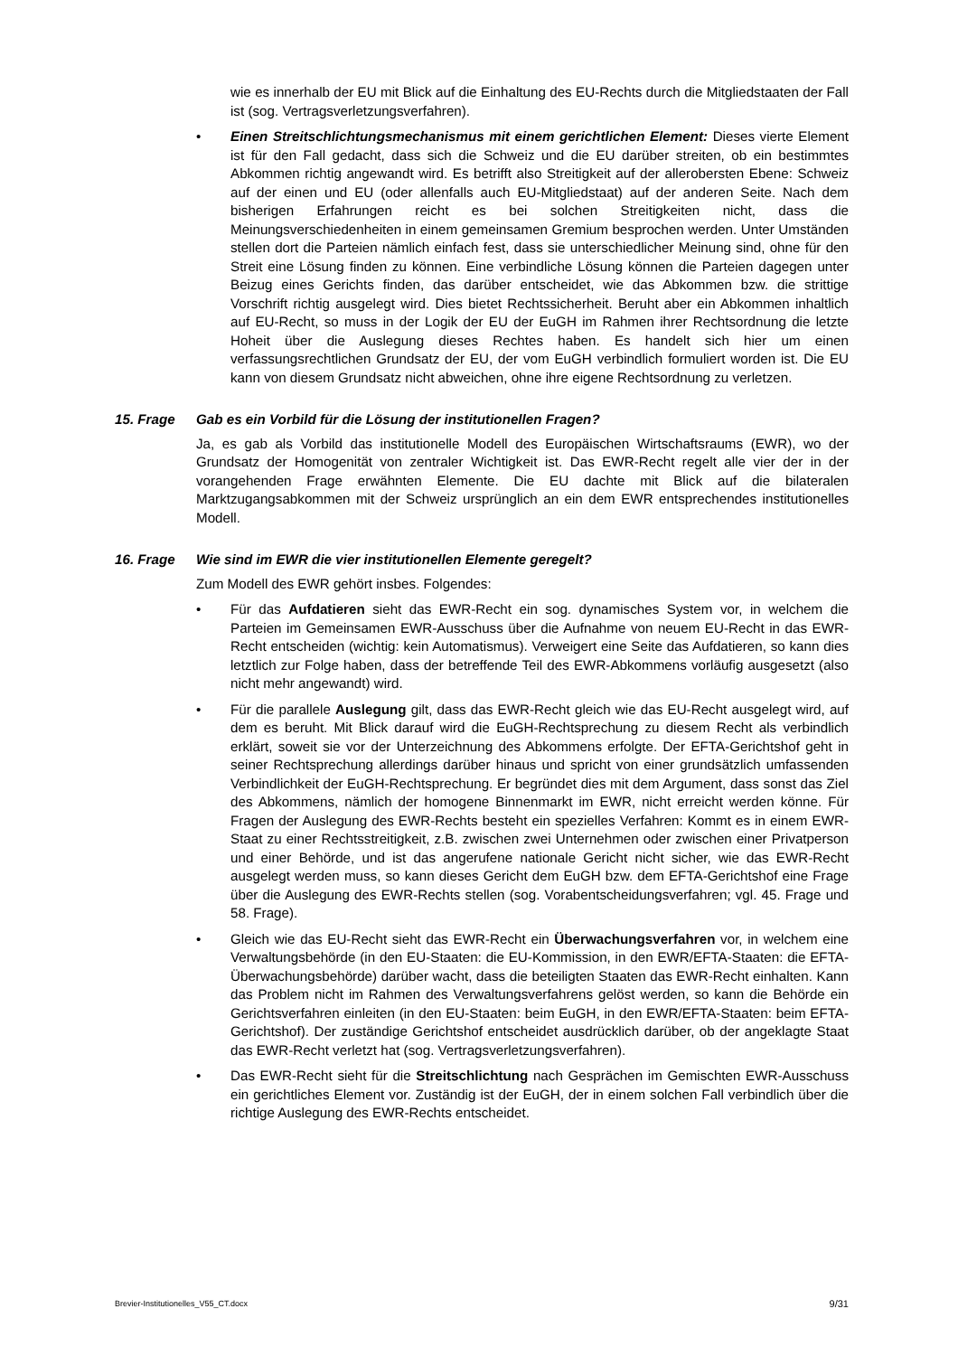wie es innerhalb der EU mit Blick auf die Einhaltung des EU-Rechts durch die Mitgliedstaaten der Fall ist (sog. Vertragsverletzungsverfahren).
• Einen Streitschlichtungsmechanismus mit einem gerichtlichen Element: Dieses vierte Element ist für den Fall gedacht, dass sich die Schweiz und die EU darüber streiten, ob ein bestimmtes Abkommen richtig angewandt wird. Es betrifft also Streitigkeit auf der allerobersten Ebene: Schweiz auf der einen und EU (oder allenfalls auch EU-Mitgliedstaat) auf der anderen Seite. Nach dem bisherigen Erfahrungen reicht es bei solchen Streitigkeiten nicht, dass die Meinungsverschiedenheiten in einem gemeinsamen Gremium besprochen werden. Unter Umständen stellen dort die Parteien nämlich einfach fest, dass sie unterschiedlicher Meinung sind, ohne für den Streit eine Lösung finden zu können. Eine verbindliche Lösung können die Parteien dagegen unter Beizug eines Gerichts finden, das darüber entscheidet, wie das Abkommen bzw. die strittige Vorschrift richtig ausgelegt wird. Dies bietet Rechtssicherheit. Beruht aber ein Abkommen inhaltlich auf EU-Recht, so muss in der Logik der EU der EuGH im Rahmen ihrer Rechtsordnung die letzte Hoheit über die Auslegung dieses Rechtes haben. Es handelt sich hier um einen verfassungsrechtlichen Grundsatz der EU, der vom EuGH verbindlich formuliert worden ist. Die EU kann von diesem Grundsatz nicht abweichen, ohne ihre eigene Rechtsordnung zu verletzen.
15. Frage Gab es ein Vorbild für die Lösung der institutionellen Fragen?
Ja, es gab als Vorbild das institutionelle Modell des Europäischen Wirtschaftsraums (EWR), wo der Grundsatz der Homogenität von zentraler Wichtigkeit ist. Das EWR-Recht regelt alle vier der in der vorangehenden Frage erwähnten Elemente. Die EU dachte mit Blick auf die bilateralen Marktzugangsabkommen mit der Schweiz ursprünglich an ein dem EWR entsprechendes institutionelles Modell.
16. Frage Wie sind im EWR die vier institutionellen Elemente geregelt?
Zum Modell des EWR gehört insbes. Folgendes:
• Für das Aufdatieren sieht das EWR-Recht ein sog. dynamisches System vor, in welchem die Parteien im Gemeinsamen EWR-Ausschuss über die Aufnahme von neuem EU-Recht in das EWR-Recht entscheiden (wichtig: kein Automatismus). Verweigert eine Seite das Aufdatieren, so kann dies letztlich zur Folge haben, dass der betreffende Teil des EWR-Abkommens vorläufig ausgesetzt (also nicht mehr angewandt) wird.
• Für die parallele Auslegung gilt, dass das EWR-Recht gleich wie das EU-Recht ausgelegt wird, auf dem es beruht. Mit Blick darauf wird die EuGH-Rechtsprechung zu diesem Recht als verbindlich erklärt, soweit sie vor der Unterzeichnung des Abkommens erfolgte. Der EFTA-Gerichtshof geht in seiner Rechtsprechung allerdings darüber hinaus und spricht von einer grundsätzlich umfassenden Verbindlichkeit der EuGH-Rechtsprechung. Er begründet dies mit dem Argument, dass sonst das Ziel des Abkommens, nämlich der homogene Binnenmarkt im EWR, nicht erreicht werden könne. Für Fragen der Auslegung des EWR-Rechts besteht ein spezielles Verfahren: Kommt es in einem EWR-Staat zu einer Rechtsstreitigkeit, z.B. zwischen zwei Unternehmen oder zwischen einer Privatperson und einer Behörde, und ist das angerufene nationale Gericht nicht sicher, wie das EWR-Recht ausgelegt werden muss, so kann dieses Gericht dem EuGH bzw. dem EFTA-Gerichtshof eine Frage über die Auslegung des EWR-Rechts stellen (sog. Vorabentscheidungsverfahren; vgl. 45. Frage und 58. Frage).
• Gleich wie das EU-Recht sieht das EWR-Recht ein Überwachungsverfahren vor, in welchem eine Verwaltungsbehörde (in den EU-Staaten: die EU-Kommission, in den EWR/EFTA-Staaten: die EFTA-Überwachungsbehörde) darüber wacht, dass die beteiligten Staaten das EWR-Recht einhalten. Kann das Problem nicht im Rahmen des Verwaltungsverfahrens gelöst werden, so kann die Behörde ein Gerichtsverfahren einleiten (in den EU-Staaten: beim EuGH, in den EWR/EFTA-Staaten: beim EFTA-Gerichtshof). Der zuständige Gerichtshof entscheidet ausdrücklich darüber, ob der angeklagte Staat das EWR-Recht verletzt hat (sog. Vertragsverletzungsverfahren).
• Das EWR-Recht sieht für die Streitschlichtung nach Gesprächen im Gemischten EWR-Ausschuss ein gerichtliches Element vor. Zuständig ist der EuGH, der in einem solchen Fall verbindlich über die richtige Auslegung des EWR-Rechts entscheidet.
Brevier-Institutionelles_V55_CT.docx 9/31